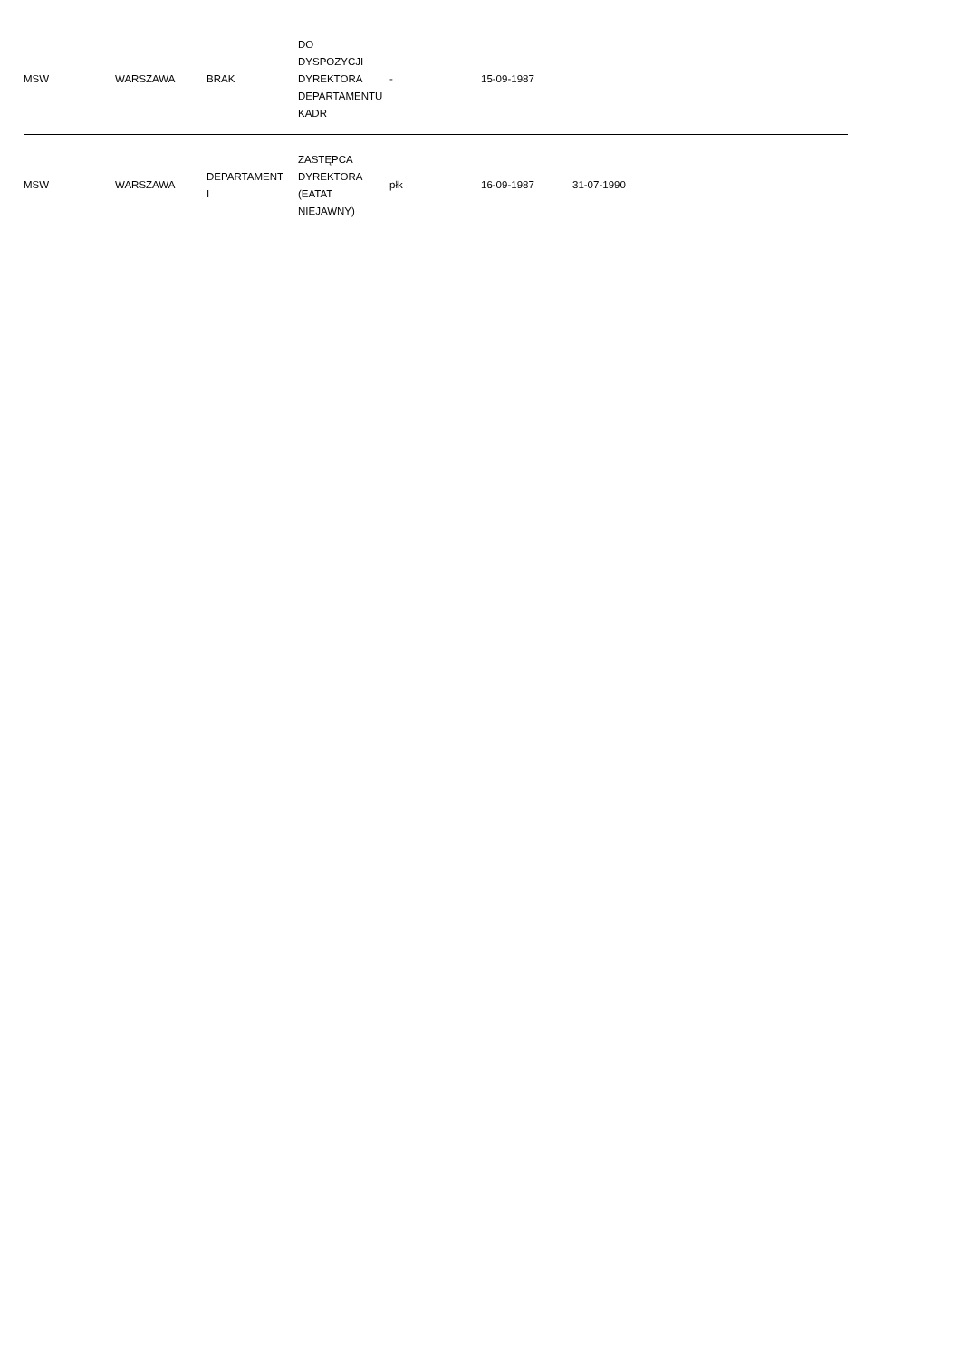| MSW | WARSZAWA | BRAK | DO DYSPOZYCJI DYREKTORA DEPARTAMENTU KADR | - | 15-09-1987 | | |
| MSW | WARSZAWA | DEPARTAMENT I | ZASTĘPCA DYREKTORA (EATAT NIEJAWNY) | płk | 16-09-1987 | 31-07-1990 | |